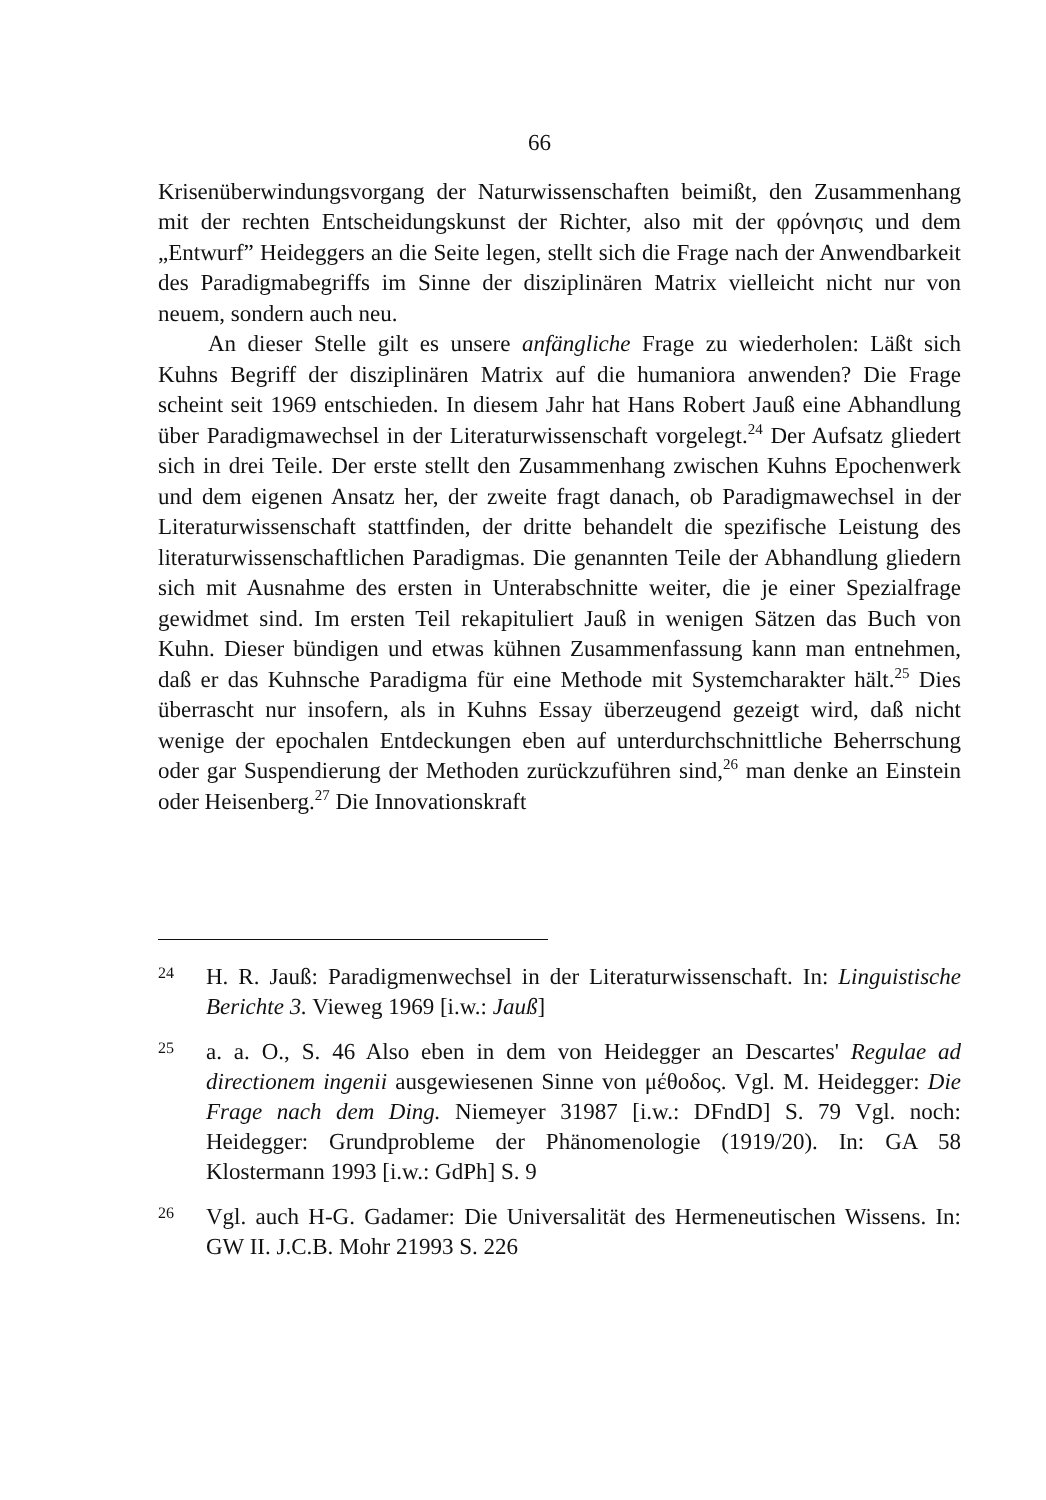66
Krisenüberwindungsvorgang der Naturwissenschaften beimißt, den Zusammenhang mit der rechten Entscheidungskunst der Richter, also mit der φρόνησις und dem „Entwurf” Heideggers an die Seite legen, stellt sich die Frage nach der Anwendbarkeit des Paradigmabegriffs im Sinne der disziplinären Matrix vielleicht nicht nur von neuem, sondern auch neu.
An dieser Stelle gilt es unsere anfängliche Frage zu wiederholen: Läßt sich Kuhns Begriff der disziplinären Matrix auf die humaniora anwenden? Die Frage scheint seit 1969 entschieden. In diesem Jahr hat Hans Robert Jauß eine Abhandlung über Paradigmawechsel in der Literaturwissenschaft vorgelegt.<sup>24</sup> Der Aufsatz gliedert sich in drei Teile. Der erste stellt den Zusammenhang zwischen Kuhns Epochenwerk und dem eigenen Ansatz her, der zweite fragt danach, ob Paradigmawechsel in der Literaturwissenschaft stattfinden, der dritte behandelt die spezifische Leistung des literaturwissenschaftlichen Paradigmas. Die genannten Teile der Abhandlung gliedern sich mit Ausnahme des ersten in Unterabschnitte weiter, die je einer Spezialfrage gewidmet sind. Im ersten Teil rekapituliert Jauß in wenigen Sätzen das Buch von Kuhn. Dieser bündigen und etwas kühnen Zusammenfassung kann man entnehmen, daß er das Kuhnsche Paradigma für eine Methode mit Systemcharakter hält.<sup>25</sup> Dies überrascht nur insofern, als in Kuhns Essay überzeugend gezeigt wird, daß nicht wenige der epochalen Entdeckungen eben auf unterdurchschnittliche Beherrschung oder gar Suspendierung der Methoden zurückzuführen sind,<sup>26</sup> man denke an Einstein oder Heisenberg.<sup>27</sup> Die Innovationskraft
24 H. R. Jauß: Paradigmenwechsel in der Literaturwissenschaft. In: Linguistische Berichte 3. Vieweg 1969 [i.w.: Jauß]
25 a. a. O., S. 46 Also eben in dem von Heidegger an Descartes' Regulae ad directionem ingenii ausgewiesenen Sinne von μέθοδος. Vgl. M. Heidegger: Die Frage nach dem Ding. Niemeyer 31987 [i.w.: DFndD] S. 79 Vgl. noch: Heidegger: Grundprobleme der Phänomenologie (1919/20). In: GA 58 Klostermann 1993 [i.w.: GdPh] S. 9
26 Vgl. auch H-G. Gadamer: Die Universalität des Hermeneutischen Wissens. In: GW II. J.C.B. Mohr 21993 S. 226